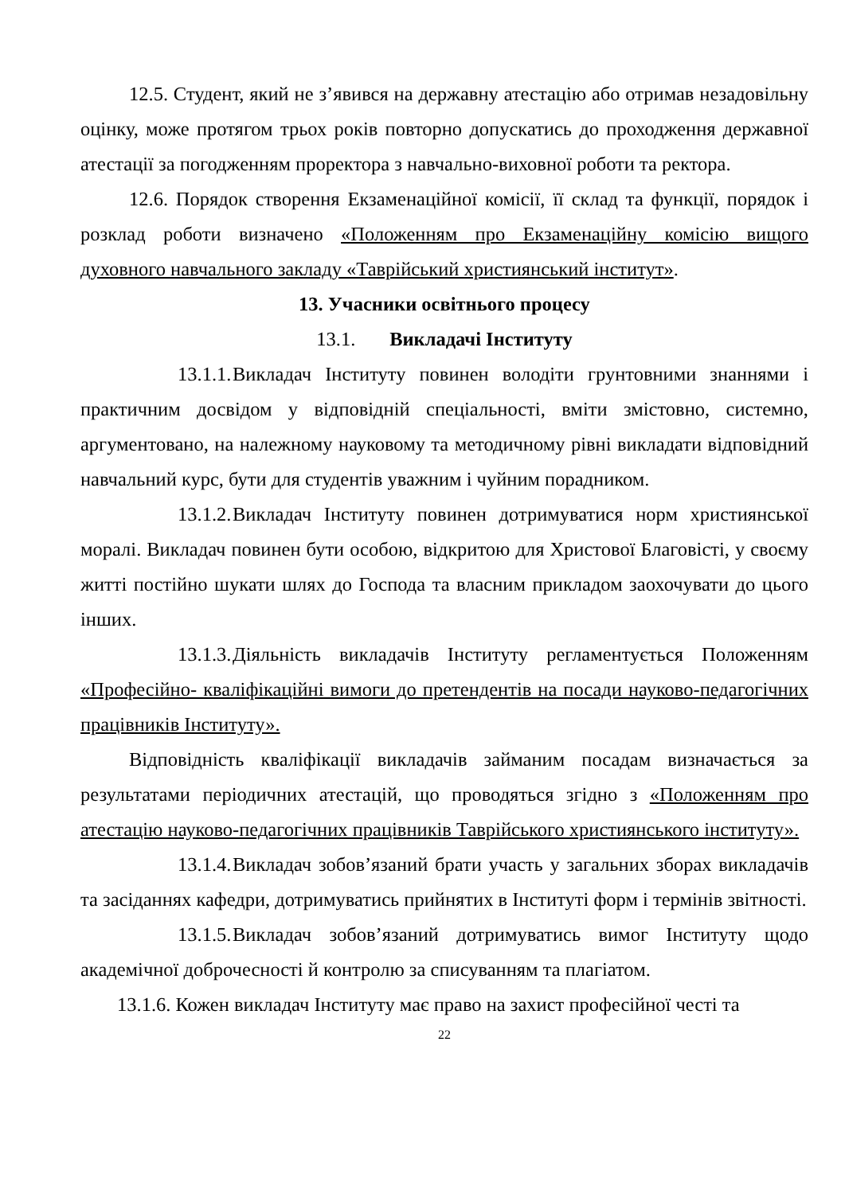12.5. Студент, який не з’явився на державну атестацію або отримав незадовільну оцінку, може протягом трьох років повторно допускатись до проходження державної атестації за погодженням проректора з навчально-виховної роботи та ректора.
12.6. Порядок створення Екзаменаційної комісії, її склад та функції, порядок і розклад роботи визначено «Положенням про Екзаменаційну комісію вищого духовного навчального закладу «Таврійський християнський інститут».
13. Учасники освітнього процесу
13.1. Викладачі Інституту
13.1.1. Викладач Інституту повинен володіти грунтовними знаннями і практичним досвідом у відповідній спеціальності, вміти змістовно, системно, аргументовано, на належному науковому та методичному рівні викладати відповідний навчальний курс, бути для студентів уважним і чуйним порадником.
13.1.2. Викладач Інституту повинен дотримуватися норм християнської моралі. Викладач повинен бути особою, відкритою для Христової Благовісті, у своєму житті постійно шукати шлях до Господа та власним прикладом заохочувати до цього інших.
13.1.3. Діяльність викладачів Інституту регламентується Положенням «Професійно- кваліфікаційні вимоги до претендентів на посади науково-педагогічних працівників Інституту».
Відповідність кваліфікації викладачів займаним посадам визначається за результатами періодичних атестацій, що проводяться згідно з «Положенням про атестацію науково-педагогічних працівників Таврійського християнського інституту».
13.1.4. Викладач зобов’язаний брати участь у загальних зборах викладачів та засіданнях кафедри, дотримуватись прийнятих в Інституті форм і термінів звітності.
13.1.5. Викладач зобов’язаний дотримуватись вимог Інституту щодо академічної доброчесності й контролю за списуванням та плагіатом.
13.1.6. Кожен викладач Інституту має право на захист професійної честі та
22